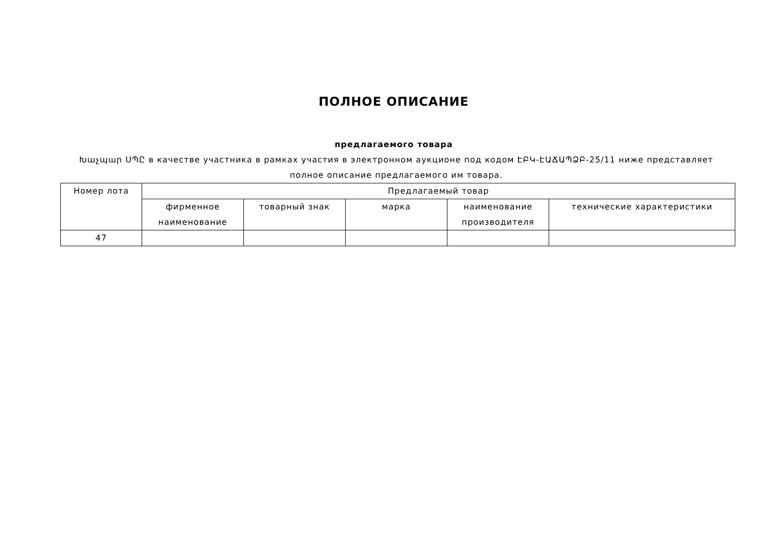ПОЛНОЕ ОПИСАНИЕ
предлагаемого товара
Խաչպար ՍՊԸ в качестве участника в рамках участия в электронном аукционе под кодом ԷԲԿ-ԷԱՃԱՊՁԲ-25/11 ниже представляет полное описание предлагаемого им товара.
| Номер лота | Предлагаемый товар | | | | |
| --- | --- | --- | --- | --- | --- |
| | фирменное наименование | товарный знак | марка | наименование производителя | технические характеристики |
| 47 | | | | | |